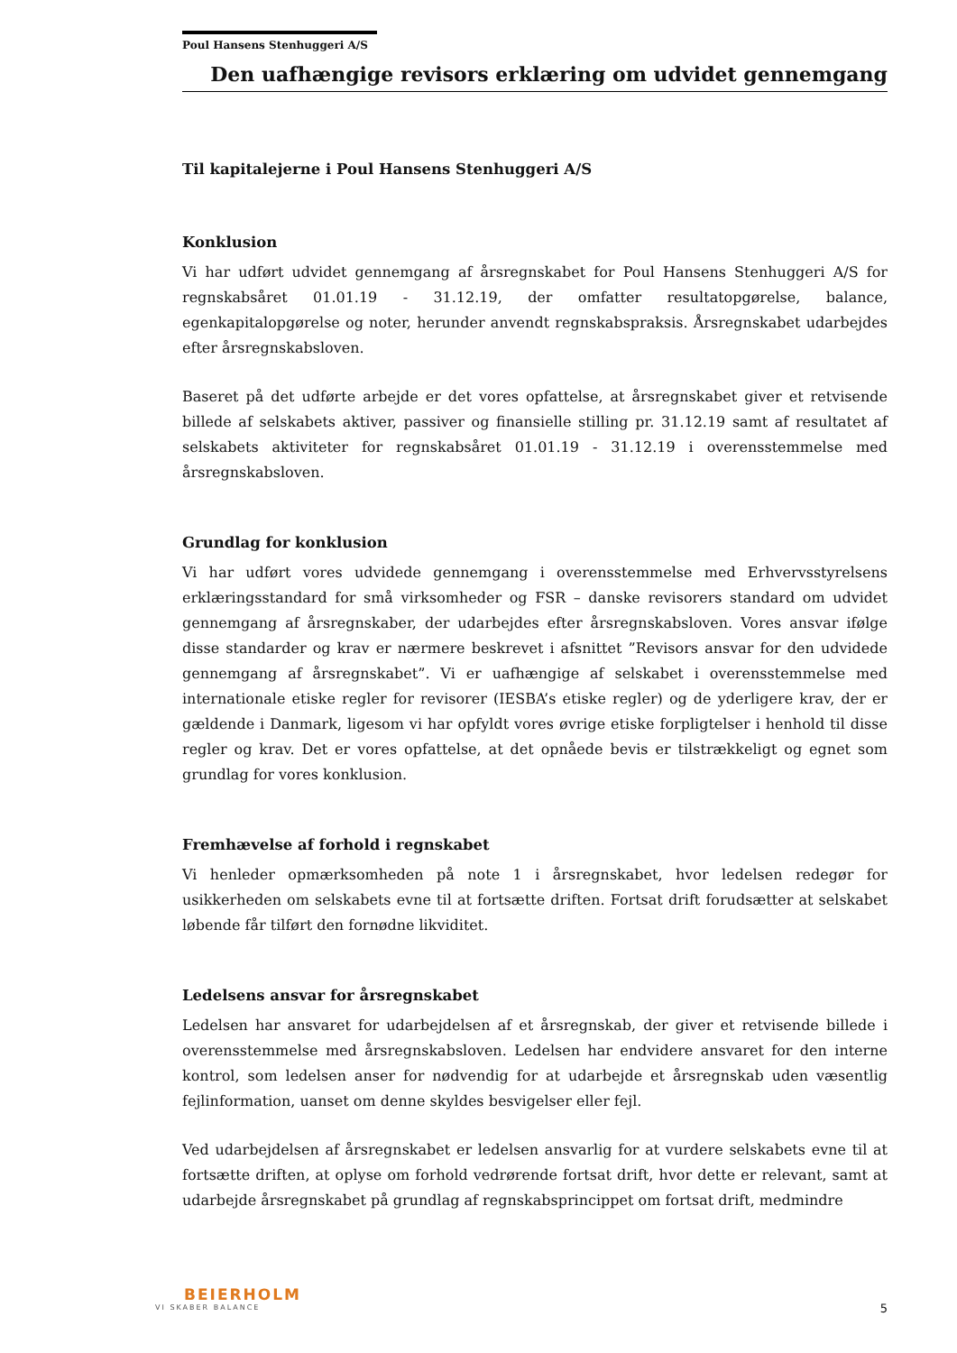Poul Hansens Stenhuggeri A/S
Den uafhængige revisors erklæring om udvidet gennemgang
Til kapitalejerne i Poul Hansens Stenhuggeri A/S
Konklusion
Vi har udført udvidet gennemgang af årsregnskabet for Poul Hansens Stenhuggeri A/S for regnskabsåret 01.01.19 - 31.12.19, der omfatter resultatopgørelse, balance, egenkapitalopgørelse og noter, herunder anvendt regnskabspraksis. Årsregnskabet udarbejdes efter årsregnskabsloven.
Baseret på det udførte arbejde er det vores opfattelse, at årsregnskabet giver et retvisende billede af selskabets aktiver, passiver og finansielle stilling pr. 31.12.19 samt af resultatet af selskabets aktiviteter for regnskabsåret 01.01.19 - 31.12.19 i overensstemmelse med årsregnskabsloven.
Grundlag for konklusion
Vi har udført vores udvidede gennemgang i overensstemmelse med Erhvervsstyrelsens erklæringsstandard for små virksomheder og FSR – danske revisorers standard om udvidet gennemgang af årsregnskaber, der udarbejdes efter årsregnskabsloven. Vores ansvar ifølge disse standarder og krav er nærmere beskrevet i afsnittet ”Revisors ansvar for den udvidede gennemgang af årsregnskabet”. Vi er uafhængige af selskabet i overensstemmelse med internationale etiske regler for revisorer (IESBA’s etiske regler) og de yderligere krav, der er gældende i Danmark, ligesom vi har opfyldt vores øvrige etiske forpligtelser i henhold til disse regler og krav. Det er vores opfattelse, at det opnåede bevis er tilstrækkeligt og egnet som grundlag for vores konklusion.
Fremhævelse af forhold i regnskabet
Vi henleder opmærksomheden på note 1 i årsregnskabet, hvor ledelsen redegør for usikkerheden om selskabets evne til at fortsætte driften. Fortsat drift forudsætter at selskabet løbende får tilført den fornødne likviditet.
Ledelsens ansvar for årsregnskabet
Ledelsen har ansvaret for udarbejdelsen af et årsregnskab, der giver et retvisende billede i overensstemmelse med årsregnskabsloven. Ledelsen har endvidere ansvaret for den interne kontrol, som ledelsen anser for nødvendig for at udarbejde et årsregnskab uden væsentlig fejlinformation, uanset om denne skyldes besvigelser eller fejl.
Ved udarbejdelsen af årsregnskabet er ledelsen ansvarlig for at vurdere selskabets evne til at fortsætte driften, at oplyse om forhold vedrørende fortsat drift, hvor dette er relevant, samt at udarbejde årsregnskabet på grundlag af regnskabsprincippet om fortsat drift, medmindre
BEIERHOLM
VI SKABER BALANCE
5